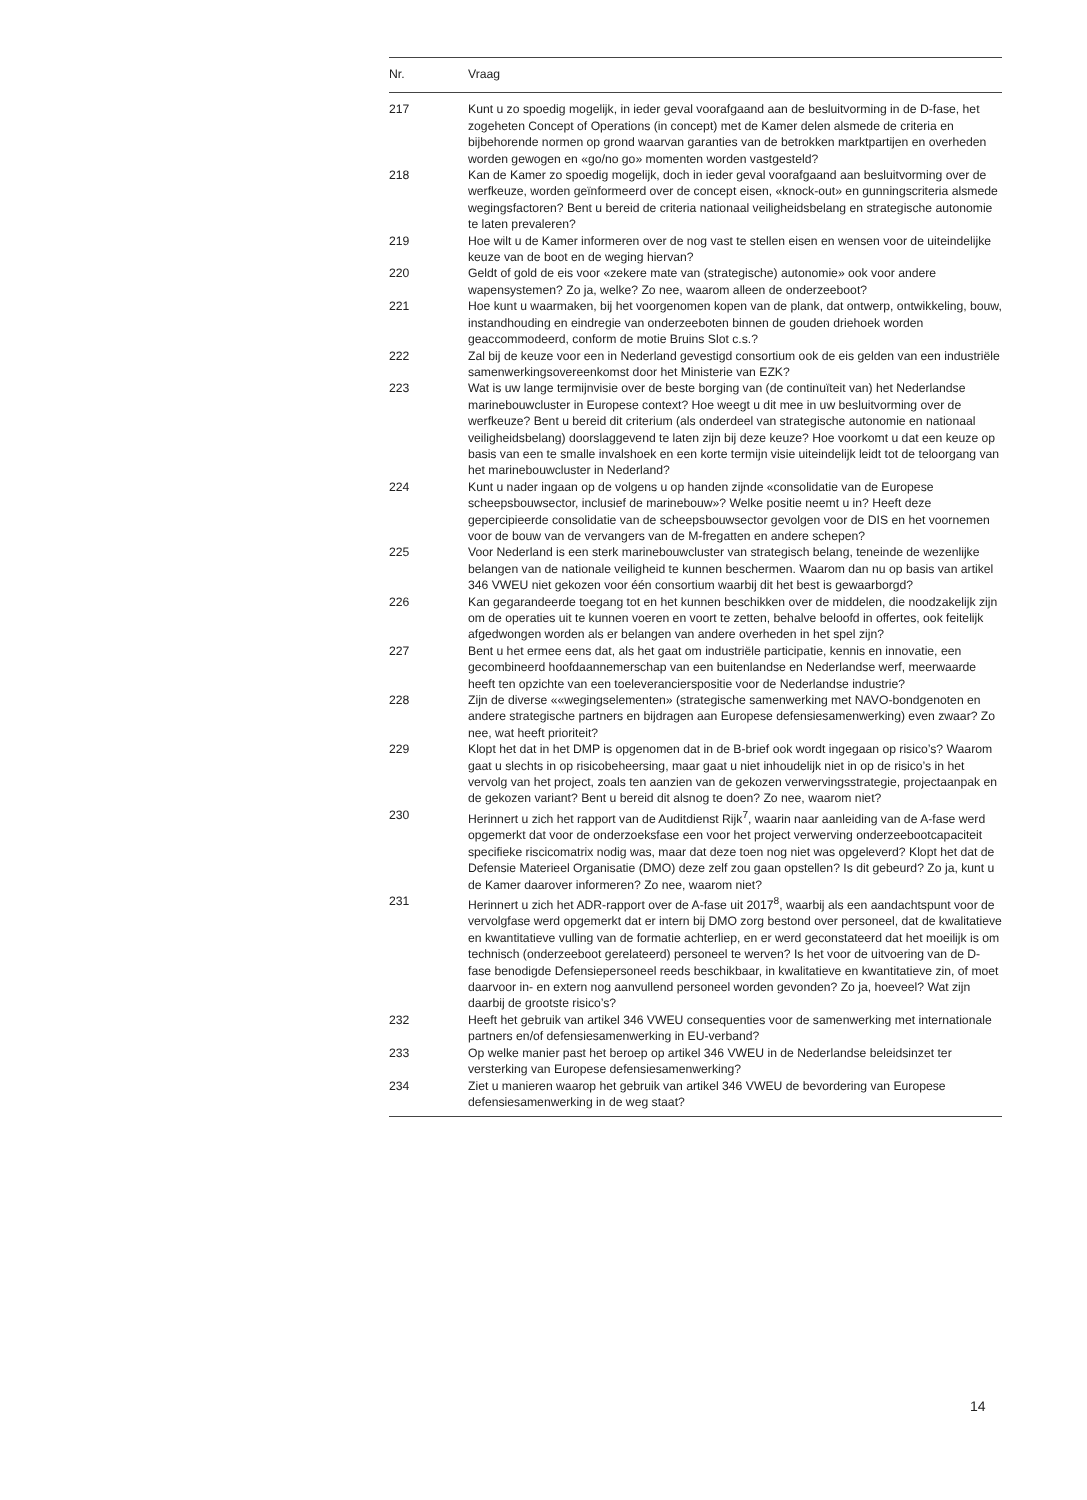| Nr. | Vraag |
| --- | --- |
| 217 | Kunt u zo spoedig mogelijk, in ieder geval voorafgaand aan de besluitvorming in de D-fase, het zogeheten Concept of Operations (in concept) met de Kamer delen alsmede de criteria en bijbehorende normen op grond waarvan garanties van de betrokken marktpartijen en overheden worden gewogen en «go/no go» momenten worden vastgesteld? |
| 218 | Kan de Kamer zo spoedig mogelijk, doch in ieder geval voorafgaand aan besluitvorming over de werfkeuze, worden geïnformeerd over de concept eisen, «knock-out» en gunningscriteria alsmede wegingsfactoren? Bent u bereid de criteria nationaal veiligheidsbelang en strategische autonomie te laten prevaleren? |
| 219 | Hoe wilt u de Kamer informeren over de nog vast te stellen eisen en wensen voor de uiteindelijke keuze van de boot en de weging hiervan? |
| 220 | Geldt of gold de eis voor «zekere mate van (strategische) autonomie» ook voor andere wapensystemen? Zo ja, welke? Zo nee, waarom alleen de onderzeeboot? |
| 221 | Hoe kunt u waarmaken, bij het voorgenomen kopen van de plank, dat ontwerp, ontwikkeling, bouw, instandhouding en eindregie van onderzeeboten binnen de gouden driehoek worden geaccommodeerd, conform de motie Bruins Slot c.s.? |
| 222 | Zal bij de keuze voor een in Nederland gevestigd consortium ook de eis gelden van een industriële samenwerkingsovereenkomst door het Ministerie van EZK? |
| 223 | Wat is uw lange termijnvisie over de beste borging van (de continuïteit van) het Nederlandse marinebouwcluster in Europese context? Hoe weegt u dit mee in uw besluitvorming over de werfkeuze? Bent u bereid dit criterium (als onderdeel van strategische autonomie en nationaal veiligheidsbelang) doorslaggevend te laten zijn bij deze keuze? Hoe voorkomt u dat een keuze op basis van een te smalle invalshoek en een korte termijn visie uiteindelijk leidt tot de teloorgang van het marinebouwcluster in Nederland? |
| 224 | Kunt u nader ingaan op de volgens u op handen zijnde «consolidatie van de Europese scheepsbouwsector, inclusief de marinebouw»? Welke positie neemt u in? Heeft deze gepercipieerde consolidatie van de scheepsbouwsector gevolgen voor de DIS en het voornemen voor de bouw van de vervangers van de M-fregatten en andere schepen? |
| 225 | Voor Nederland is een sterk marinebouwcluster van strategisch belang, teneinde de wezenlijke belangen van de nationale veiligheid te kunnen beschermen. Waarom dan nu op basis van artikel 346 VWEU niet gekozen voor één consortium waarbij dit het best is gewaarborgd? |
| 226 | Kan gegarandeerde toegang tot en het kunnen beschikken over de middelen, die noodzakelijk zijn om de operaties uit te kunnen voeren en voort te zetten, behalve beloofd in offertes, ook feitelijk afgedwongen worden als er belangen van andere overheden in het spel zijn? |
| 227 | Bent u het ermee eens dat, als het gaat om industriële participatie, kennis en innovatie, een gecombineerd hoofdaannemerschap van een buitenlandse en Nederlandse werf, meerwaarde heeft ten opzichte van een toeleveranciers­positie voor de Nederlandse industrie? |
| 228 | Zijn de diverse ««wegingselementen» (strategische samenwerking met NAVO-bondgenoten en andere strategische partners en bijdragen aan Europese defensie­samenwerking) even zwaar? Zo nee, wat heeft prioriteit? |
| 229 | Klopt het dat in het DMP is opgenomen dat in de B-brief ook wordt ingegaan op risico’s? Waarom gaat u slechts in op risicobeheersing, maar gaat u niet inhoudelijk niet in op de risico’s in het vervolg van het project, zoals ten aanzien van de gekozen verwervingsstrategie, projectaanpak en de gekozen variant? Bent u bereid dit alsnog te doen? Zo nee, waarom niet? |
| 230 | Herinnert u zich het rapport van de Auditdienst Rijk<sup>7</sup>, waarin naar aanleiding van de A-fase werd opgemerkt dat voor de onderzoeksfase een voor het project verwerving onderzeebootcapaciteit specifieke riscicomatrix nodig was, maar dat deze toen nog niet was opgeleverd? Klopt het dat de Defensie Materieel Organisatie (DMO) deze zelf zou gaan opstellen? Is dit gebeurd? Zo ja, kunt u de Kamer daarover informeren? Zo nee, waarom niet? |
| 231 | Herinnert u zich het ADR-rapport over de A-fase uit 2017<sup>8</sup>, waarbij als een aandachts­punt voor de vervolgfase werd opgemerkt dat er intern bij DMO zorg bestond over personeel, dat de kwalitatieve en kwantitatieve vulling van de formatie achterliep, en er werd geconstateerd dat het moeilijk is om technisch (onderzeeboot gerelateerd) personeel te werven? Is het voor de uitvoering van de D-fase benodigde Defensie­personeel reeds beschikbaar, in kwalitatieve en kwantitatieve zin, of moet daarvoor in- en extern nog aanvullend personeel worden gevonden? Zo ja, hoeveel? Wat zijn daarbij de grootste risico’s? |
| 232 | Heeft het gebruik van artikel 346 VWEU consequenties voor de samenwerking met internationale partners en/of defensiesamenwerking in EU-verband? |
| 233 | Op welke manier past het beroep op artikel 346 VWEU in de Nederlandse beleidsin­zet ter versterking van Europese defensiesamenwerking? |
| 234 | Ziet u manieren waarop het gebruik van artikel 346 VWEU de bevordering van Europese defensiesamenwerking in de weg staat? |
14